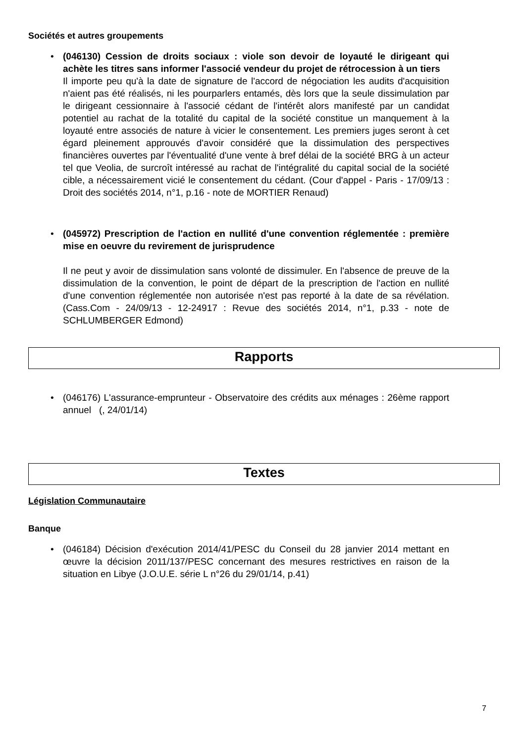Sociétés et autres groupements
•
(046130) Cession de droits sociaux : viole son devoir de loyauté le dirigeant qui achète les titres sans informer l'associé vendeur du projet de rétrocession à un tiers
Il importe peu qu'à la date de signature de l'accord de négociation les audits d'acquisition n'aient pas été réalisés, ni les pourparlers entamés, dès lors que la seule dissimulation par le dirigeant cessionnaire à l'associé cédant de l'intérêt alors manifesté par un candidat potentiel au rachat de la totalité du capital de la société constitue un manquement à la loyauté entre associés de nature à vicier le consentement. Les premiers juges seront à cet égard pleinement approuvés d'avoir considéré que la dissimulation des perspectives financières ouvertes par l'éventualité d'une vente à bref délai de la société BRG à un acteur tel que Veolia, de surcroît intéressé au rachat de l'intégralité du capital social de la société cible, a nécessairement vicié le consentement du cédant. (Cour d'appel - Paris - 17/09/13 : Droit des sociétés 2014, n°1, p.16 - note de MORTIER Renaud)
•
(045972) Prescription de l'action en nullité d'une convention réglementée : première mise en oeuvre du revirement de jurisprudence
Il ne peut y avoir de dissimulation sans volonté de dissimuler. En l'absence de preuve de la dissimulation de la convention, le point de départ de la prescription de l'action en nullité d'une convention réglementée non autorisée n'est pas reporté à la date de sa révélation. (Cass.Com - 24/09/13 - 12-24917 : Revue des sociétés 2014, n°1, p.33 - note de SCHLUMBERGER Edmond)
Rapports
• (046176) L'assurance-emprunteur - Observatoire des crédits aux ménages : 26ème rapport annuel (, 24/01/14)
Textes
Législation Communautaire
Banque
• (046184) Décision d'exécution 2014/41/PESC du Conseil du 28 janvier 2014 mettant en œuvre la décision 2011/137/PESC concernant des mesures restrictives en raison de la situation en Libye (J.O.U.E. série L n°26 du 29/01/14, p.41)
7